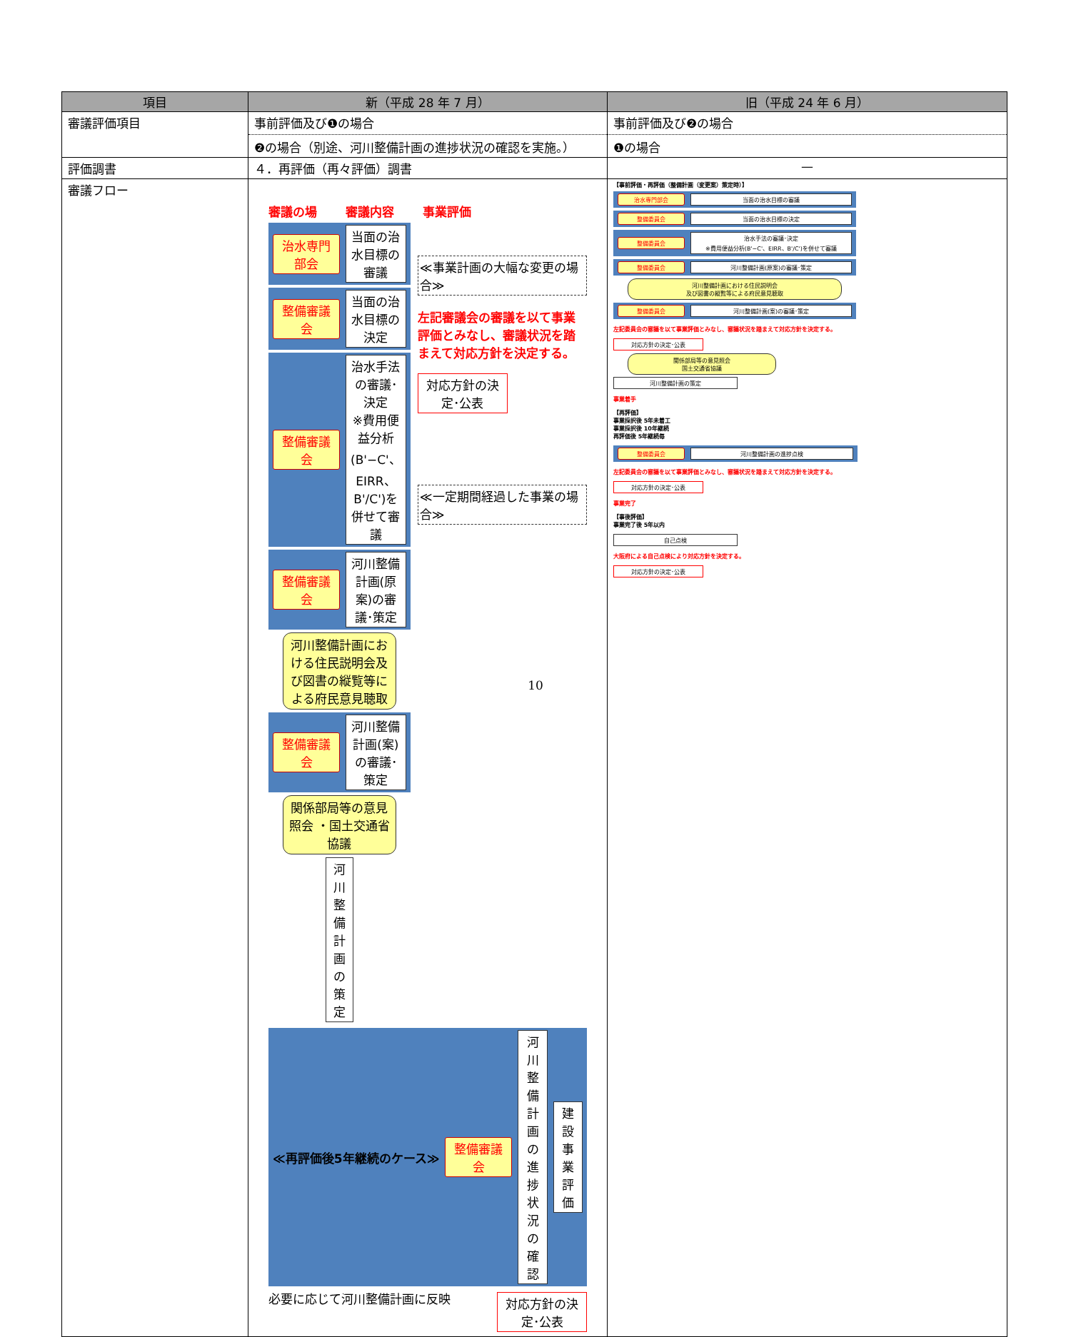| 項目 | 新（平成 28 年 7 月） | 旧（平成 24 年 6 月） |
| --- | --- | --- |
| 審議評価項目 | 事前評価及び❶の場合 ❷の場合（別途、河川整備計画の進捗状況の確認を実施。） | 事前評価及び❷の場合 ❶の場合 |
| 評価調書 | ４．再評価（再々評価）調書 | — |
| 審議フロー | 審議の場 審議内容 事業評価 治水専門部会 当面の治水目標の審議 整備審議会 当面の治水目標の決定 整備審議会 治水手法の審議･決定 ※費用便益分析(B'−C'、EIRR、B'/C')を併せて審議 整備審議会 河川整備計画(原案)の審議･策定 河川整備計画における住民説明会及び図書の縦覧等による府民意見聴取 整備審議会 河川整備計画(案)の審議･策定 関係部局等の意見照会 ・国土交通省協議 河川整備計画の策定 ≪事業計画の大幅な変更の場合≫ 左記審議会の審議を以て事業評価とみなし、審議状況を踏まえて対応方針を決定する。 対応方針の決定･公表 ≪一定期間経過した事業の場合≫ ≪再評価後5年継続のケース≫ 整備審議会 河川整備計画の進捗状況の確認 建設事業評価 必要に応じて河川整備計画に反映 対応方針の決定･公表 | 【事前評価・再評価（整備計画（変更案）策定時）】 治水専門部会 当面の治水目標の審議 整備委員会 当面の治水目標の決定 整備委員会 治水手法の審議･決定 ※費用便益分析(B'−C'、EIRR、B'/C')を併せて審議 整備委員会 河川整備計画(原案)の審議･策定 河川整備計画における住民説明会 及び図書の縦覧等による府民意見聴取 整備委員会 河川整備計画(案)の審議･策定 左記委員会の審議を以て事業評価とみなし、審議状況を踏まえて対応方針を決定する。 対応方針の決定･公表 関係部局等の意見照会 国土交通省協議 河川整備計画の策定 事業着手 【再評価】 事業採択後 5年未着工 事業採択後 10年継続 再評価後 5年継続毎 整備委員会 河川整備計画の進捗点検 左記委員会の審議を以て事業評価とみなし、審議状況を踏まえて対応方針を決定する。 対応方針の決定･公表 事業完了 【事後評価】 事業完了後 5年以内 自己点検 大阪府による自己点検により対応方針を決定する。 対応方針の決定･公表 |
10